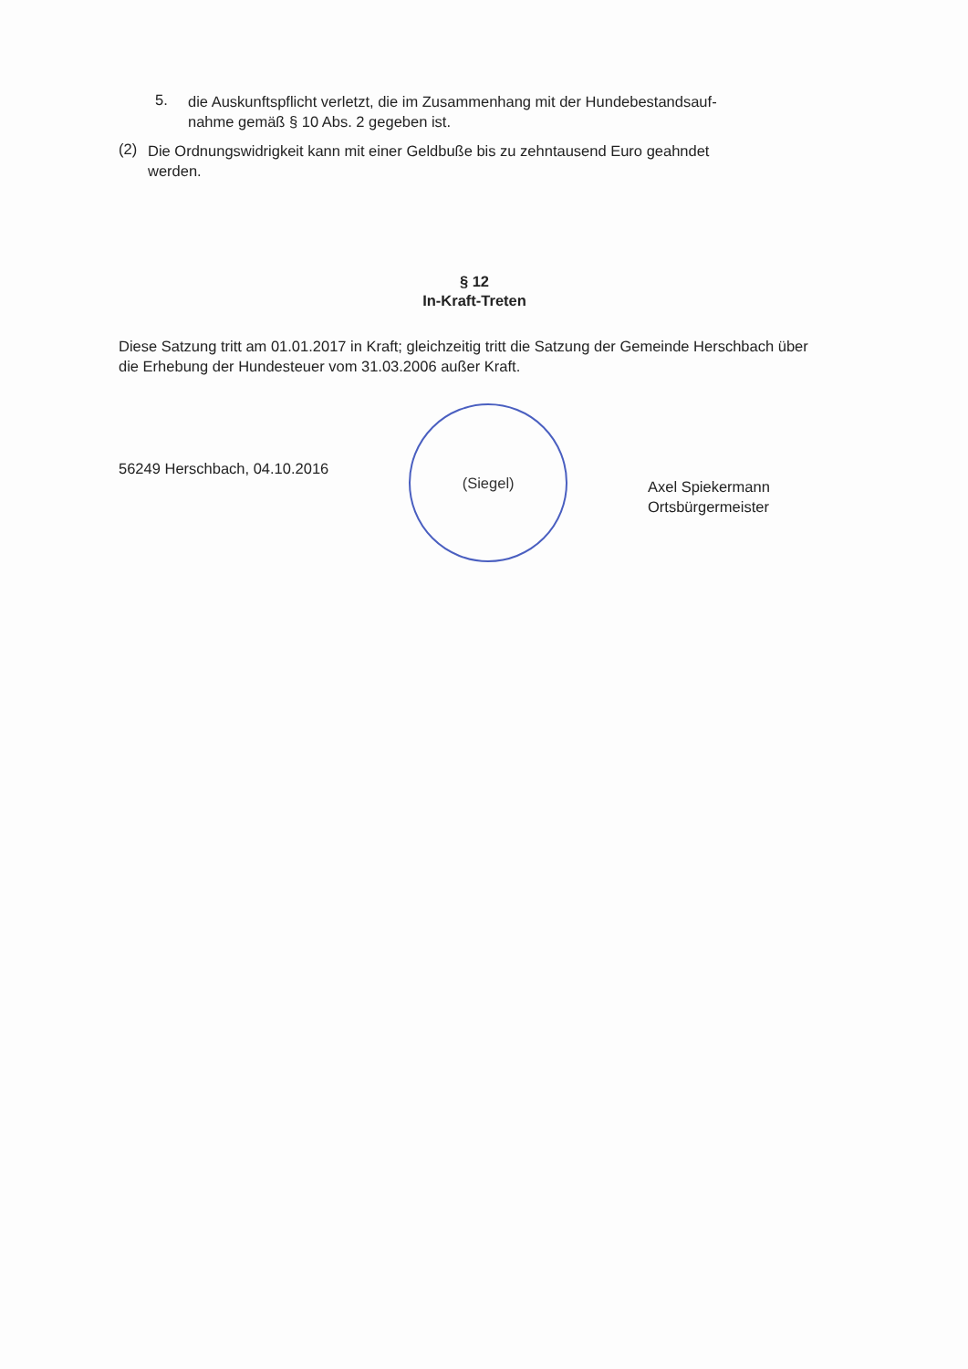5.
die Auskunftspflicht verletzt, die im Zusammenhang mit der Hundebestandsauf-
nahme gemäß § 10 Abs. 2 gegeben ist.
(2)
Die Ordnungswidrigkeit kann mit einer Geldbuße bis zu zehntausend Euro geahndet
werden.
§ 12
In-Kraft-Treten
Diese Satzung tritt am 01.01.2017 in Kraft; gleichzeitig tritt die Satzung der Gemeinde Herschbach über die Erhebung der Hundesteuer vom 31.03.2006 außer Kraft.
56249 Herschbach, 04.10.2016
(Siegel)
Axel Spiekermann
Ortsbürgermeister